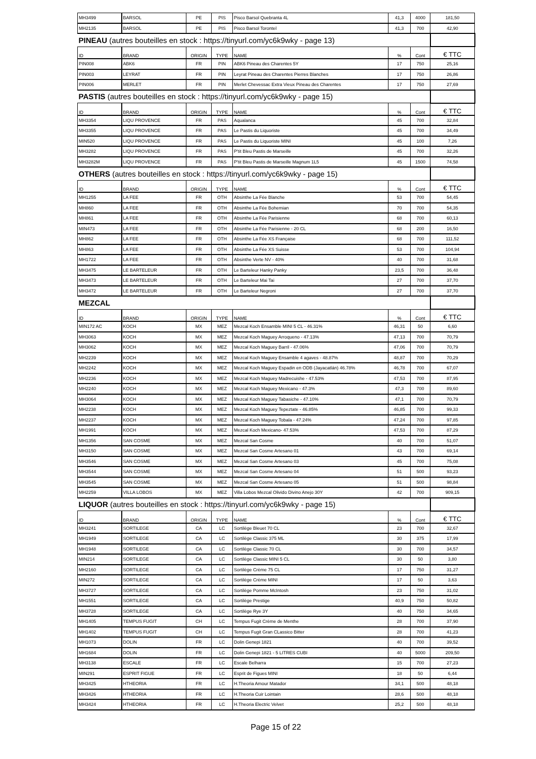| MH3499 | BARSOL | PE | PIS | Pisco Barsol Quebranta 4L | 41,3 | 4000 | 181,50 |
| MH2135 | BARSOL | PE | PIS | Pisco Barsol Torontel | 41,3 | 700 | 42,90 |
| PINEAU (autres bouteilles en stock : https://tinyurl.com/yc6k9wky - page 13) | | | | | | | |
| ID | BRAND | ORIGIN | TYPE | NAME | % | Cont | € TTC |
| PIN008 | ABK6 | FR | PIN | ABK6 Pineau des Charentes 5Y | 17 | 750 | 25,16 |
| PIN003 | LEYRAT | FR | PIN | Leyrat Pineau des Charentes Pierres Blanches | 17 | 750 | 26,86 |
| PIN006 | MERLET | FR | PIN | Merlet Chevessac Extra Vieux Pineau des Charentes | 17 | 750 | 27,69 |
| PASTIS (autres bouteilles en stock : https://tinyurl.com/yc6k9wky - page 15) | | | | | | | |
| ID | BRAND | ORIGIN | TYPE | NAME | % | Cont | € TTC |
| MH3354 | LIQU PROVENCE | FR | PAS | Aqualanca | 45 | 700 | 32,84 |
| MH3355 | LIQU PROVENCE | FR | PAS | Le Pastis du Liquoriste | 45 | 700 | 34,49 |
| MIN520 | LIQU PROVENCE | FR | PAS | Le Pastis du Liquoriste MINI | 45 | 100 | 7,26 |
| MH3282 | LIQU PROVENCE | FR | PAS | P'tit Bleu Pastis de Marseille | 45 | 700 | 32,26 |
| MH3282M | LIQU PROVENCE | FR | PAS | P'tit Bleu Pastis de Marseille Magnum 1L5 | 45 | 1500 | 74,58 |
| OTHERS (autres bouteilles en stock : https://tinyurl.com/yc6k9wky - page 15) | | | | | | | |
| ID | BRAND | ORIGIN | TYPE | NAME | % | Cont | € TTC |
| MH1255 | LA FEE | FR | OTH | Absinthe La Fée Blanche | 53 | 700 | 54,45 |
| MH860 | LA FEE | FR | OTH | Absinthe La Fée Bohemian | 70 | 700 | 54,35 |
| MH861 | LA FEE | FR | OTH | Absinthe La Fée Parisienne | 68 | 700 | 60,13 |
| MIN473 | LA FEE | FR | OTH | Absinthe La Fée Parisienne - 20 CL | 68 | 200 | 16,50 |
| MH862 | LA FEE | FR | OTH | Absinthe La Fée XS Française | 68 | 700 | 111,52 |
| MH863 | LA FEE | FR | OTH | Absinthe La Fée XS Suisse | 53 | 700 | 104,94 |
| MH1722 | LA FEE | FR | OTH | Absinthe Verte NV - 40% | 40 | 700 | 31,68 |
| MH3475 | LE BARTELEUR | FR | OTH | Le Barteleur Hanky Panky | 23,5 | 700 | 36,48 |
| MH3473 | LE BARTELEUR | FR | OTH | Le Barteleur Mai Tai | 27 | 700 | 37,70 |
| MH3472 | LE BARTELEUR | FR | OTH | Le Barteleur Negroni | 27 | 700 | 37,70 |
| MEZCAL | | | | | | | |
| ID | BRAND | ORIGIN | TYPE | NAME | % | Cont | € TTC |
| MIN172 AC | KOCH | MX | MEZ | Mezcal Koch Ensamble MINI 5 CL - 46.31% | 46,31 | 50 | 6,60 |
| MH3063 | KOCH | MX | MEZ | Mezcal Koch Maguey Arroqueno - 47.13% | 47,13 | 700 | 70,79 |
| MH3062 | KOCH | MX | MEZ | Mezcal Koch Maguey Barril - 47.06% | 47,06 | 700 | 70,79 |
| MH2239 | KOCH | MX | MEZ | Mezcal Koch Maguey Ensamble 4 agaves - 48.87% | 48,87 | 700 | 70,29 |
| MH2242 | KOCH | MX | MEZ | Mezcal Koch Maguey Espadin en ODB (Jayacatlán) 46.78% | 46,78 | 700 | 67,07 |
| MH2236 | KOCH | MX | MEZ | Mezcal Koch Maguey Madrecuishe - 47.53% | 47,53 | 700 | 87,95 |
| MH2240 | KOCH | MX | MEZ | Mezcal Koch Maguey Mexicano - 47.3% | 47,3 | 700 | 89,60 |
| MH3064 | KOCH | MX | MEZ | Mezcal Koch Maguey Tabasiche - 47.10% | 47,1 | 700 | 70,79 |
| MH2238 | KOCH | MX | MEZ | Mezcal Koch Maguey Tepeztate - 46.85% | 46,85 | 700 | 99,33 |
| MH2237 | KOCH | MX | MEZ | Mezcal Koch Maguey Tobala - 47.24% | 47,24 | 700 | 97,85 |
| MH1991 | KOCH | MX | MEZ | Mezcal Koch Mexicano- 47.53% | 47,53 | 700 | 87,29 |
| MH1356 | SAN COSME | MX | MEZ | Mezcal San Cosme | 40 | 700 | 51,07 |
| MH3150 | SAN COSME | MX | MEZ | Mezcal San Cosme Artesano 01 | 43 | 700 | 69,14 |
| MH3546 | SAN COSME | MX | MEZ | Mezcal San Cosme Artesano 03 | 45 | 700 | 75,08 |
| MH3544 | SAN COSME | MX | MEZ | Mezcal San Cosme Artesano 04 | 51 | 500 | 93,23 |
| MH3545 | SAN COSME | MX | MEZ | Mezcal San Cosme Artesano 05 | 51 | 500 | 98,84 |
| MH2259 | VILLA LOBOS | MX | MEZ | Villa Lobos Mezcal Olivido Divino Anejo 30Y | 42 | 700 | 909,15 |
| LIQUOR (autres bouteilles en stock : https://tinyurl.com/yc6k9wky - page 15) | | | | | | | |
| ID | BRAND | ORIGIN | TYPE | NAME | % | Cont | € TTC |
| MH3241 | SORTILEGE | CA | LC | Sortilège Bleuet 70 CL | 23 | 700 | 32,67 |
| MH1949 | SORTILEGE | CA | LC | Sortilège Classic 375 ML | 30 | 375 | 17,99 |
| MH1948 | SORTILEGE | CA | LC | Sortilège Classic 70 CL | 30 | 700 | 34,57 |
| MIN214 | SORTILEGE | CA | LC | Sortilège Classic MINI 5 CL | 30 | 50 | 3,80 |
| MH2160 | SORTILEGE | CA | LC | Sortilège Crème 75 CL | 17 | 750 | 31,27 |
| MIN272 | SORTILEGE | CA | LC | Sortilège Crème MINI | 17 | 50 | 3,63 |
| MH3727 | SORTILEGE | CA | LC | Sortilège Pomme McIntosh | 23 | 750 | 31,02 |
| MH1551 | SORTILEGE | CA | LC | Sortilège Prestige | 40,9 | 750 | 50,82 |
| MH3728 | SORTILEGE | CA | LC | Sortilège Rye 3Y | 40 | 750 | 34,65 |
| MH1405 | TEMPUS FUGIT | CH | LC | Tempus Fugit Crème de Menthe | 28 | 700 | 37,90 |
| MH1402 | TEMPUS FUGIT | CH | LC | Tempus Fugit Gran CLassico Bitter | 28 | 700 | 41,23 |
| MH1073 | DOLIN | FR | LC | Dolin Genepi 1821 | 40 | 700 | 39,52 |
| MH1684 | DOLIN | FR | LC | Dolin Genepi 1821 - 5 LITRES CUBI | 40 | 5000 | 209,50 |
| MH3138 | ESCALE | FR | LC | Escale Belharra | 15 | 700 | 27,23 |
| MIN291 | ESPRIT FIGUE | FR | LC | Esprit de Figues MINI | 18 | 50 | 6,44 |
| MH3425 | HTHEORIA | FR | LC | H.Theoria Amour Matador | 34,1 | 500 | 48,18 |
| MH3426 | HTHEORIA | FR | LC | H.Theoria Cuir Lointain | 28,6 | 500 | 48,18 |
| MH3424 | HTHEORIA | FR | LC | H.Theoria Electric Velvet | 25,2 | 500 | 48,18 |
Page 15 of 22